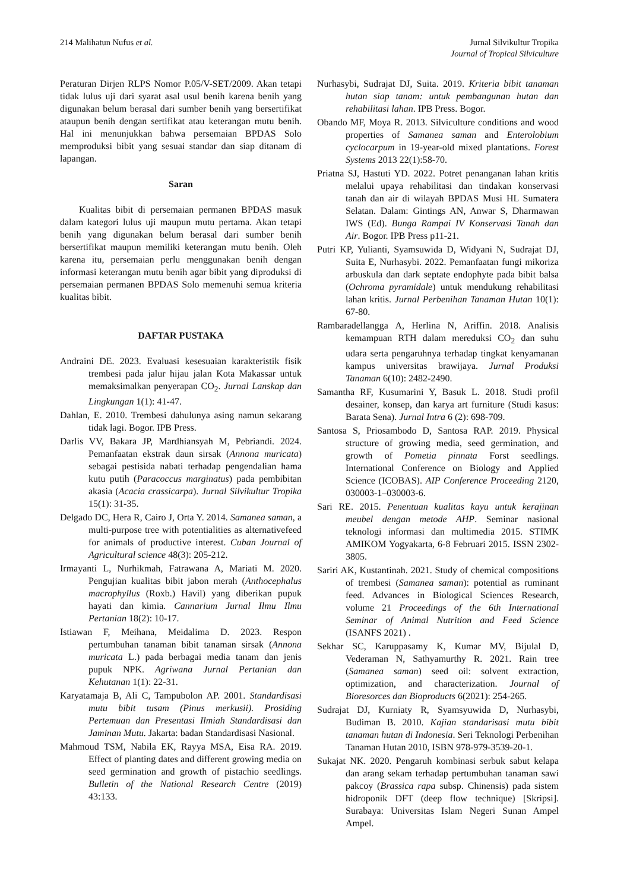214 Malihatun Nufus et al. Jurnal Silvikultur Tropika
Journal of Tropical Silviculture
Peraturan Dirjen RLPS Nomor P.05/V-SET/2009. Akan tetapi tidak lulus uji dari syarat asal usul benih karena benih yang digunakan belum berasal dari sumber benih yang bersertifikat ataupun benih dengan sertifikat atau keterangan mutu benih. Hal ini menunjukkan bahwa persemaian BPDAS Solo memproduksi bibit yang sesuai standar dan siap ditanam di lapangan.
Saran
Kualitas bibit di persemaian permanen BPDAS masuk dalam kategori lulus uji maupun mutu pertama. Akan tetapi benih yang digunakan belum berasal dari sumber benih bersertifikat maupun memiliki keterangan mutu benih. Oleh karena itu, persemaian perlu menggunakan benih dengan informasi keterangan mutu benih agar bibit yang diproduksi di persemaian permanen BPDAS Solo memenuhi semua kriteria kualitas bibit.
DAFTAR PUSTAKA
Andraini DE. 2023. Evaluasi kesesuaian karakteristik fisik trembesi pada jalur hijau jalan Kota Makassar untuk memaksimalkan penyerapan CO<sub>2</sub>. Jurnal Lanskap dan Lingkungan 1(1): 41-47.
Dahlan, E. 2010. Trembesi dahulunya asing namun sekarang tidak lagi. Bogor. IPB Press.
Darlis VV, Bakara JP, Mardhiansyah M, Pebriandi. 2024. Pemanfaatan ekstrak daun sirsak (Annona muricata) sebagai pestisida nabati terhadap pengendalian hama kutu putih (Paracoccus marginatus) pada pembibitan akasia (Acacia crassicarpa). Jurnal Silvikultur Tropika 15(1): 31-35.
Delgado DC, Hera R, Cairo J, Orta Y. 2014. Samanea saman, a multi-purpose tree with potentialities as alternativefeed for animals of productive interest. Cuban Journal of Agricultural science 48(3): 205-212.
Irmayanti L, Nurhikmah, Fatrawana A, Mariati M. 2020. Pengujian kualitas bibit jabon merah (Anthocephalus macrophyllus (Roxb.) Havil) yang diberikan pupuk hayati dan kimia. Cannarium Jurnal Ilmu Ilmu Pertanian 18(2): 10-17.
Istiawan F, Meihana, Meidalima D. 2023. Respon pertumbuhan tanaman bibit tanaman sirsak (Annona muricata L.) pada berbagai media tanam dan jenis pupuk NPK. Agriwana Jurnal Pertanian dan Kehutanan 1(1): 22-31.
Karyatamaja B, Ali C, Tampubolon AP. 2001. Standardisasi mutu bibit tusam (Pinus merkusii). Prosiding Pertemuan dan Presentasi Ilmiah Standardisasi dan Jaminan Mutu. Jakarta: badan Standardisasi Nasional.
Mahmoud TSM, Nabila EK, Rayya MSA, Eisa RA. 2019. Effect of planting dates and different growing media on seed germination and growth of pistachio seedlings. Bulletin of the National Research Centre (2019) 43:133.
Nurhasybi, Sudrajat DJ, Suita. 2019. Kriteria bibit tanaman hutan siap tanam: untuk pembangunan hutan dan rehabilitasi lahan. IPB Press. Bogor.
Obando MF, Moya R. 2013. Silviculture conditions and wood properties of Samanea saman and Enterolobium cyclocarpum in 19-year-old mixed plantations. Forest Systems 2013 22(1):58-70.
Priatna SJ, Hastuti YD. 2022. Potret penanganan lahan kritis melalui upaya rehabilitasi dan tindakan konservasi tanah dan air di wilayah BPDAS Musi HL Sumatera Selatan. Dalam: Gintings AN, Anwar S, Dharmawan IWS (Ed). Bunga Rampai IV Konservasi Tanah dan Air. Bogor. IPB Press p11-21.
Putri KP, Yulianti, Syamsuwida D, Widyani N, Sudrajat DJ, Suita E, Nurhasybi. 2022. Pemanfaatan fungi mikoriza arbuskula dan dark septate endophyte pada bibit balsa (Ochroma pyramidale) untuk mendukung rehabilitasi lahan kritis. Jurnal Perbenihan Tanaman Hutan 10(1): 67-80.
Rambaradellangga A, Herlina N, Ariffin. 2018. Analisis kemampuan RTH dalam mereduksi CO<sub>2</sub> dan suhu udara serta pengaruhnya terhadap tingkat kenyamanan kampus universitas brawijaya. Jurnal Produksi Tanaman 6(10): 2482-2490.
Samantha RF, Kusumarini Y, Basuk L. 2018. Studi profil desainer, konsep, dan karya art furniture (Studi kasus: Barata Sena). Jurnal Intra 6 (2): 698-709.
Santosa S, Priosambodo D, Santosa RAP. 2019. Physical structure of growing media, seed germination, and growth of Pometia pinnata Forst seedlings. International Conference on Biology and Applied Science (ICOBAS). AIP Conference Proceeding 2120, 030003-1–030003-6.
Sari RE. 2015. Penentuan kualitas kayu untuk kerajinan meubel dengan metode AHP. Seminar nasional teknologi informasi dan multimedia 2015. STIMK AMIKOM Yogyakarta, 6-8 Februari 2015. ISSN 2302-3805.
Sariri AK, Kustantinah. 2021. Study of chemical compositions of trembesi (Samanea saman): potential as ruminant feed. Advances in Biological Sciences Research, volume 21 Proceedings of the 6th International Seminar of Animal Nutrition and Feed Science (ISANFS 2021) .
Sekhar SC, Karuppasamy K, Kumar MV, Bijulal D, Vederaman N, Sathyamurthy R. 2021. Rain tree (Samanea saman) seed oil: solvent extraction, optimization, and characterization. Journal of Bioresorces dan Bioproducts 6(2021): 254-265.
Sudrajat DJ, Kurniaty R, Syamsyuwida D, Nurhasybi, Budiman B. 2010. Kajian standarisasi mutu bibit tanaman hutan di Indonesia. Seri Teknologi Perbenihan Tanaman Hutan 2010, ISBN 978-979-3539-20-1.
Sukajat NK. 2020. Pengaruh kombinasi serbuk sabut kelapa dan arang sekam terhadap pertumbuhan tanaman sawi pakcoy (Brassica rapa subsp. Chinensis) pada sistem hidroponik DFT (deep flow technique) [Skripsi]. Surabaya: Universitas Islam Negeri Sunan Ampel Ampel.